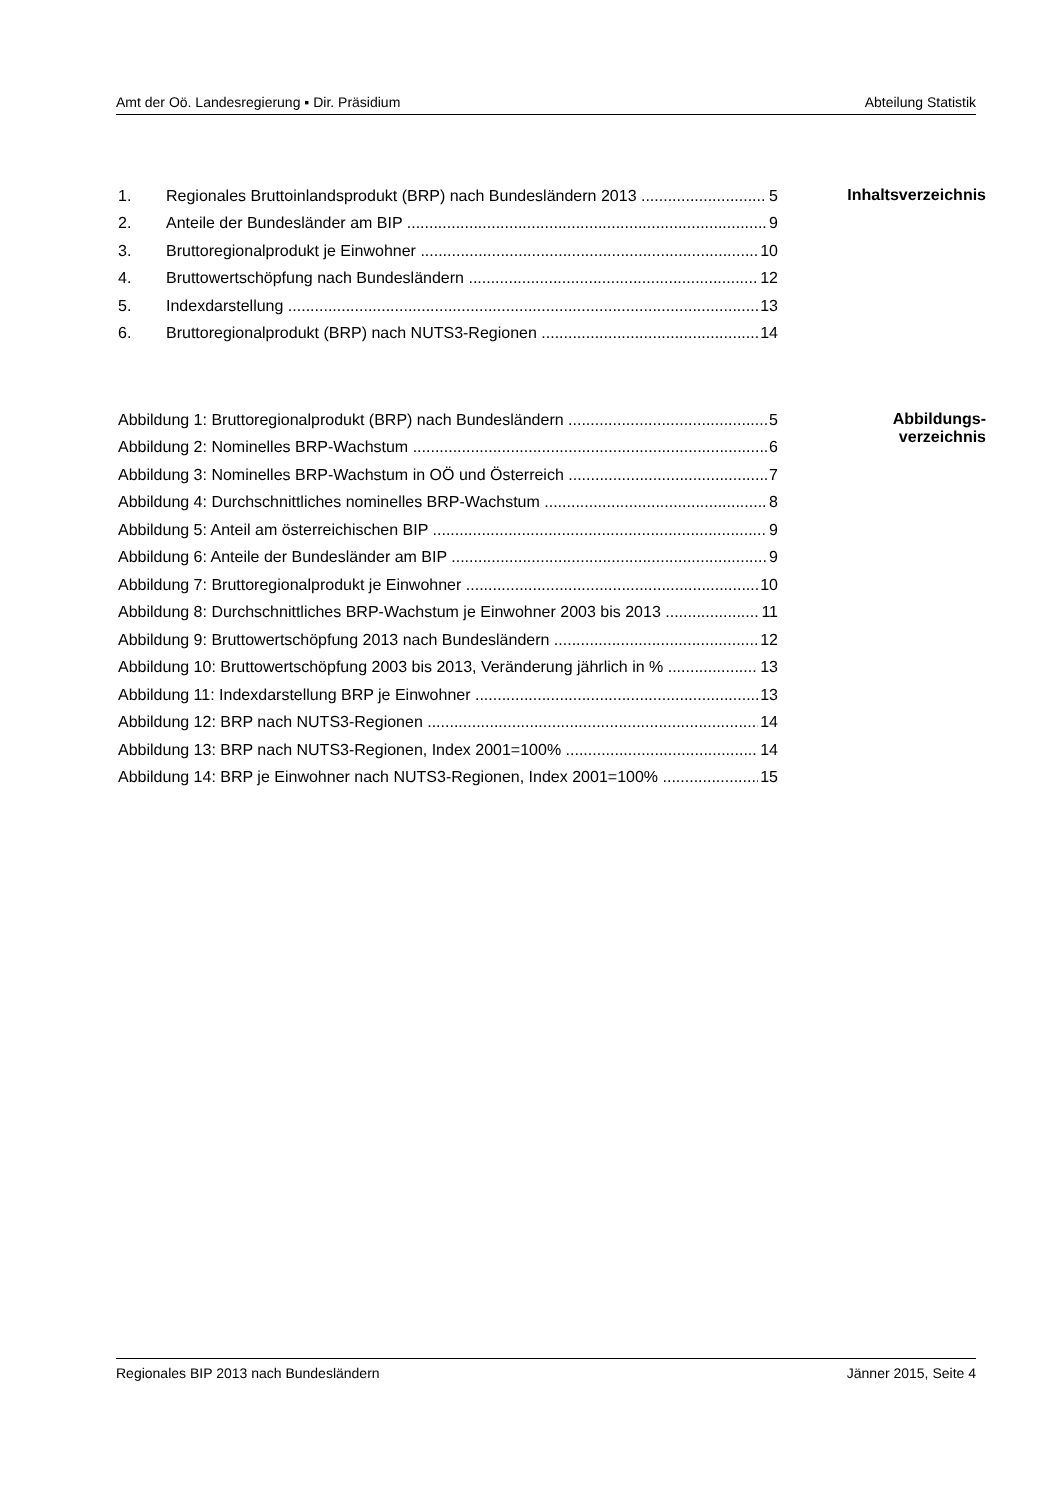Amt der Oö. Landesregierung ▪ Dir. Präsidium Abteilung Statistik
1. Regionales Bruttoinlandsprodukt (BRP) nach Bundesländern 2013 5
2. Anteile der Bundesländer am BIP 9
3. Bruttoregionalprodukt je Einwohner 10
4. Bruttowertschöpfung nach Bundesländern 12
5. Indexdarstellung 13
6. Bruttoregionalprodukt (BRP) nach NUTS3-Regionen 14
Inhaltsverzeichnis
Abbildung 1: Bruttoregionalprodukt (BRP) nach Bundesländern 5
Abbildung 2: Nominelles BRP-Wachstum 6
Abbildung 3: Nominelles BRP-Wachstum in OÖ und Österreich 7
Abbildung 4: Durchschnittliches nominelles BRP-Wachstum 8
Abbildung 5: Anteil am österreichischen BIP 9
Abbildung 6: Anteile der Bundesländer am BIP 9
Abbildung 7: Bruttoregionalprodukt je Einwohner 10
Abbildung 8: Durchschnittliches BRP-Wachstum je Einwohner 2003 bis 2013 11
Abbildung 9: Bruttowertschöpfung 2013 nach Bundesländern 12
Abbildung 10: Bruttowertschöpfung 2003 bis 2013, Veränderung jährlich in % 13
Abbildung 11: Indexdarstellung BRP je Einwohner 13
Abbildung 12: BRP nach NUTS3-Regionen 14
Abbildung 13: BRP nach NUTS3-Regionen, Index 2001=100% 14
Abbildung 14: BRP je Einwohner nach NUTS3-Regionen, Index 2001=100% 15
Abbildungs-
verzeichnis
Regionales BIP 2013 nach Bundesländern Jänner 2015, Seite 4